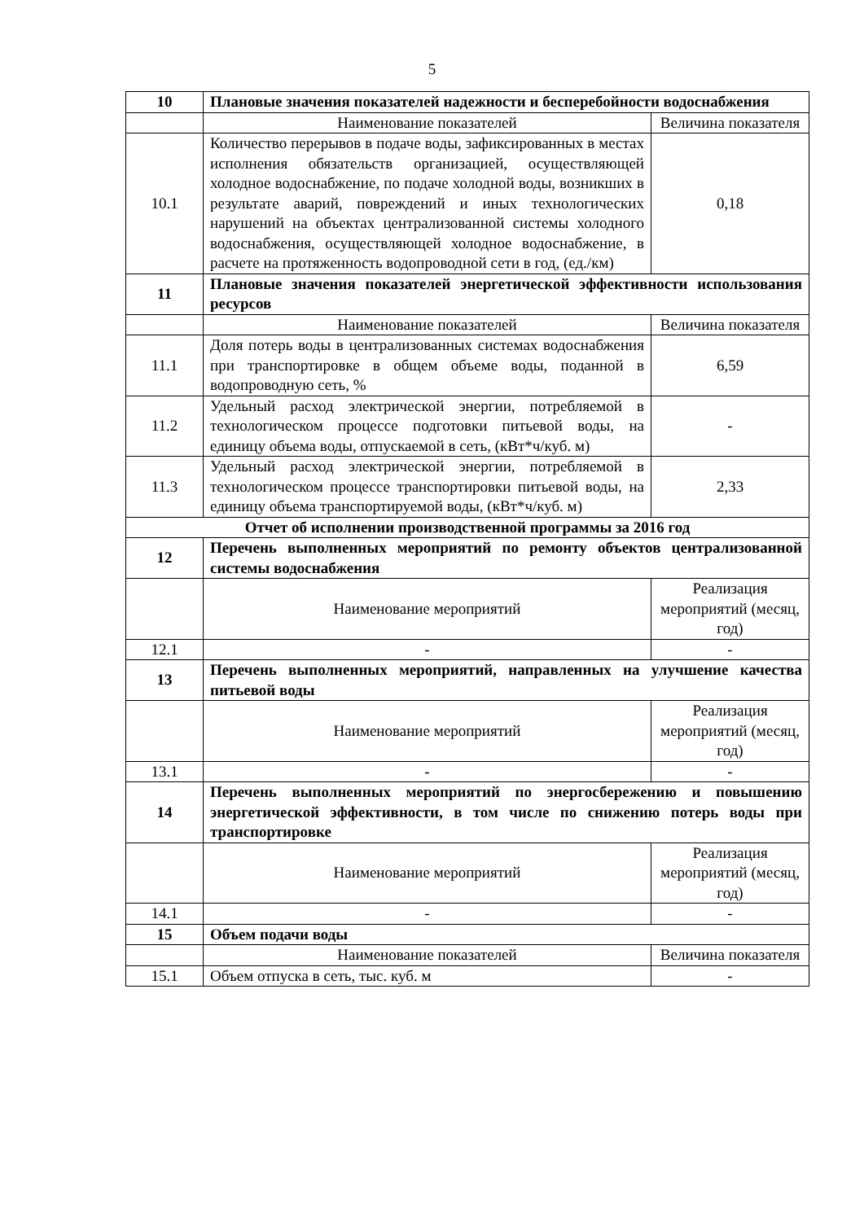5
| 10 | Плановые значения показателей надежности и бесперебойности водоснабжения | |
| | Наименование показателей | Величина показателя |
| 10.1 | Количество перерывов в подаче воды, зафиксированных в местах исполнения обязательств организацией, осуществляющей холодное водоснабжение, по подаче холодной воды, возникших в результате аварий, повреждений и иных технологических нарушений на объектах централизованной системы холодного водоснабжения, осуществляющей холодное водоснабжение, в расчете на протяженность водопроводной сети в год, (ед./км) | 0,18 |
| 11 | Плановые значения показателей энергетической эффективности использования ресурсов | |
| | Наименование показателей | Величина показателя |
| 11.1 | Доля потерь воды в централизованных системах водоснабжения при транспортировке в общем объеме воды, поданной в водопроводную сеть, % | 6,59 |
| 11.2 | Удельный расход электрической энергии, потребляемой в технологическом процессе подготовки питьевой воды, на единицу объема воды, отпускаемой в сеть, (кВт*ч/куб. м) | - |
| 11.3 | Удельный расход электрической энергии, потребляемой в технологическом процессе транспортировки питьевой воды, на единицу объема транспортируемой воды, (кВт*ч/куб. м) | 2,33 |
| Отчет об исполнении производственной программы за 2016 год | | |
| 12 | Перечень выполненных мероприятий по ремонту объектов централизованной системы водоснабжения | |
| | Наименование мероприятий | Реализация мероприятий (месяц, год) |
| 12.1 | - | - |
| 13 | Перечень выполненных мероприятий, направленных на улучшение качества питьевой воды | |
| | Наименование мероприятий | Реализация мероприятий (месяц, год) |
| 13.1 | - | - |
| 14 | Перечень выполненных мероприятий по энергосбережению и повышению энергетической эффективности, в том числе по снижению потерь воды при транспортировке | |
| | Наименование мероприятий | Реализация мероприятий (месяц, год) |
| 14.1 | - | - |
| 15 | Объем подачи воды | |
| | Наименование показателей | Величина показателя |
| 15.1 | Объем отпуска в сеть, тыс. куб. м | - |